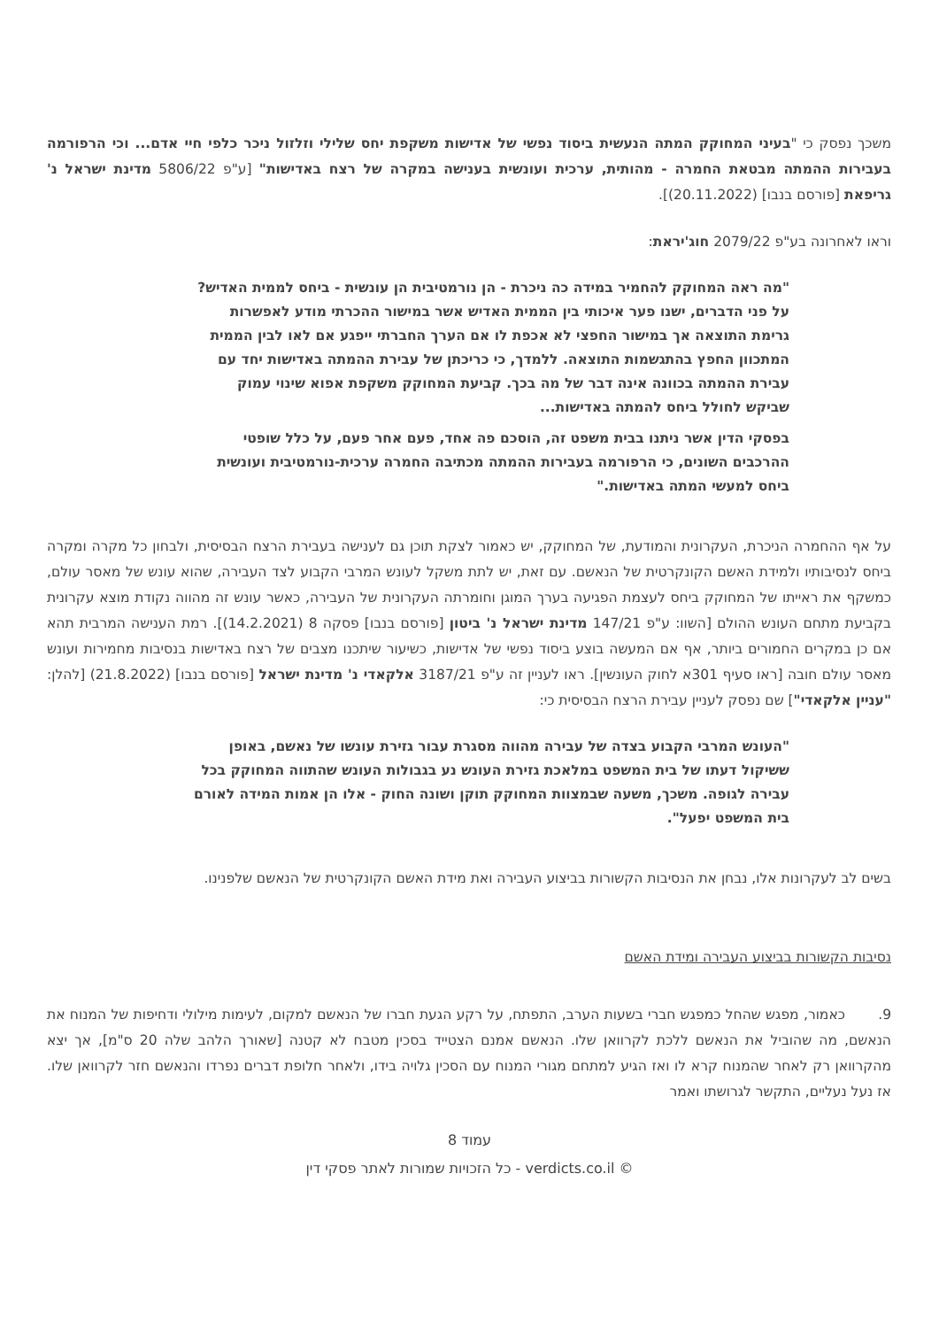משכך נפסק כי "בעיני המחוקק המתה הנעשית ביסוד נפשי של אדישות משקפת יחס שלילי וזלזול ניכר כלפי חיי אדם... וכי הרפורמה בעבירות ההמתה מבטאת החמרה - מהותית, ערכית ועונשית בענישה במקרה של רצח באדישות" [ע"פ 5806/22 מדינת ישראל נ' גריפאת [פורסם בנבו] (20.11.2022)].
וראו לאחרונה בע"פ 2079/22 חוג'יראת:
"מה ראה המחוקק להחמיר במידה כה ניכרת - הן נורמטיבית הן עונשית - ביחס לממית האדיש? על פני הדברים, ישנו פער איכותי בין הממית האדיש אשר במישור ההכרתי מודע לאפשרות גרימת התוצאה אך במישור החפצי לא אכפת לו אם הערך החברתי ייפגע אם לאו לבין הממית המתכוון החפץ בהתגשמות התוצאה. ללמדך, כי כריכתן של עבירת ההמתה באדישות יחד עם עבירת ההמתה בכוונה אינה דבר של מה בכך. קביעת המחוקק משקפת אפוא שינוי עמוק שביקש לחולל ביחס להמתה באדישות...
בפסקי הדין אשר ניתנו בבית משפט זה, הוסכם פה אחד, פעם אחר פעם, על כלל שופטי ההרכבים השונים, כי הרפורמה בעבירות ההמתה מכתיבה החמרה ערכית-נורמטיבית ועונשית ביחס למעשי המתה באדישות."
על אף ההחמרה הניכרת, העקרונית והמודעת, של המחוקק, יש כאמור לצקת תוכן גם לענישה בעבירת הרצח הבסיסית, ולבחון כל מקרה ומקרה ביחס לנסיבותיו ולמידת האשם הקונקרטית של הנאשם. עם זאת, יש לתת משקל לעונש המרבי הקבוע לצד העבירה, שהוא עונש של מאסר עולם, כמשקף את ראייתו של המחוקק ביחס לעצמת הפגיעה בערך המוגן וחומרתה העקרונית של העבירה, כאשר עונש זה מהווה נקודת מוצא עקרונית בקביעת מתחם העונש ההולם [השוו: ע"פ 147/21 מדינת ישראל נ' ביטון [פורסם בנבו] פסקה 8 (14.2.2021)]. רמת הענישה המרבית תהא אם כן במקרים החמורים ביותר, אף אם המעשה בוצע ביסוד נפשי של אדישות, כשיעור שיתכנו מצבים של רצח באדישות בנסיבות מחמירות ועונש מאסר עולם חובה [ראו סעיף 301א לחוק העונשין]. ראו לעניין זה ע"פ 3187/21 אלקאדי נ' מדינת ישראל [פורסם בנבו] (21.8.2022) [להלן: "עניין אלקאדי"] שם נפסק לעניין עבירת הרצח הבסיסית כי:
"העונש המרבי הקבוע בצדה של עבירה מהווה מסגרת עבור גזירת עונשו של נאשם, באופן ששיקול דעתו של בית המשפט במלאכת גזירת העונש נע בגבולות העונש שהתווה המחוקק בכל עבירה לגופה. משכך, משעה שבמצוות המחוקק תוקן ושונה החוק - אלו הן אמות המידה לאורם בית המשפט יפעל".
בשים לב לעקרונות אלו, נבחן את הנסיבות הקשורות בביצוע העבירה ואת מידת האשם הקונקרטית של הנאשם שלפנינו.
נסיבות הקשורות בביצוע העבירה ומידת האשם
9. כאמור, מפגש שהחל כמפגש חברי בשעות הערב, התפתח, על רקע הגעת חברו של הנאשם למקום, לעימות מילולי ודחיפות של המנוח את הנאשם, מה שהוביל את הנאשם ללכת לקרוואן שלו. הנאשם אמנם הצטייד בסכין מטבח לא קטנה [שאורך הלהב שלה 20 ס"מ], אך יצא מהקרוואן רק לאחר שהמנוח קרא לו ואז הגיע למתחם מגורי המנוח עם הסכין גלויה בידו, ולאחר חלופת דברים נפרדו והנאשם חזר לקרוואן שלו. אז נעל נעליים, התקשר לגרושתו ואמר
עמוד 8
כל הזכויות שמורות לאתר פסקי דין - verdicts.co.il ©